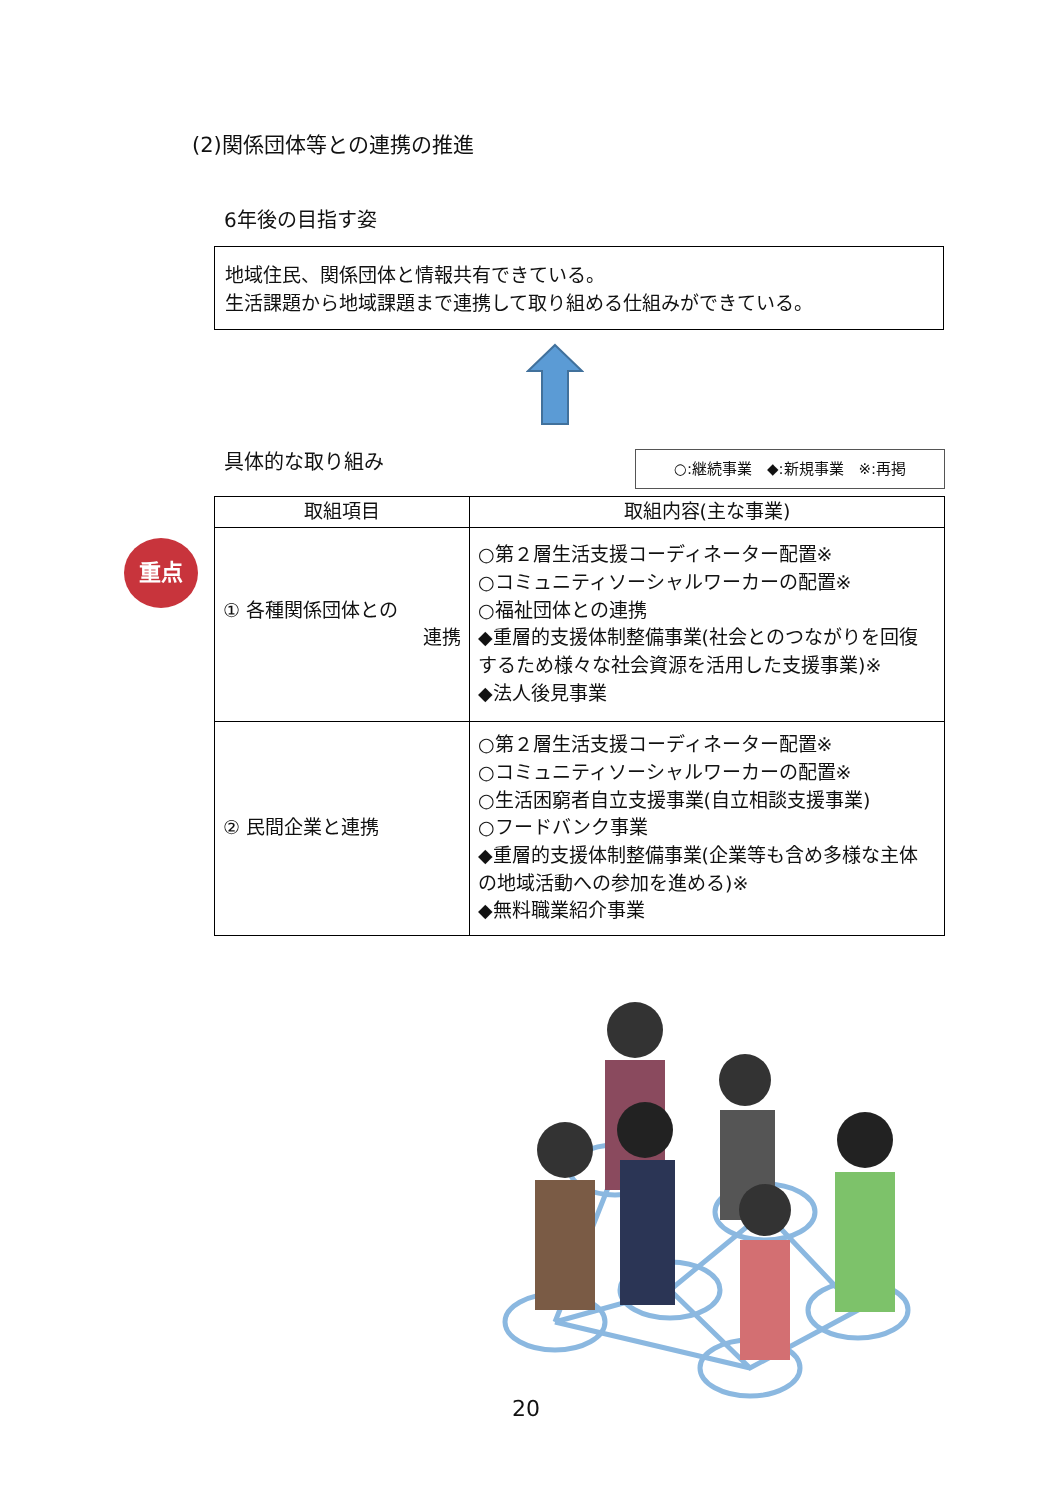(2)関係団体等との連携の推進
6年後の目指す姿
地域住民、関係団体と情報共有できている。
生活課題から地域課題まで連携して取り組める仕組みができている。
具体的な取り組み ○:継続事業　◆:新規事業　※:再掲
重点
| 取組項目 | 取組内容(主な事業) |
| --- | --- |
| ① 各種関係団体との 連携 | ○第２層生活支援コーディネーター配置※ ○コミュニティソーシャルワーカーの配置※ ○福祉団体との連携 ◆重層的支援体制整備事業(社会とのつながりを回復するため様々な社会資源を活用した支援事業)※ ◆法人後見事業 |
| ② 民間企業と連携 | ○第２層生活支援コーディネーター配置※ ○コミュニティソーシャルワーカーの配置※ ○生活困窮者自立支援事業(自立相談支援事業) ○フードバンク事業 ◆重層的支援体制整備事業(企業等も含め多様な主体の地域活動への参加を進める)※ ◆無料職業紹介事業 |
20